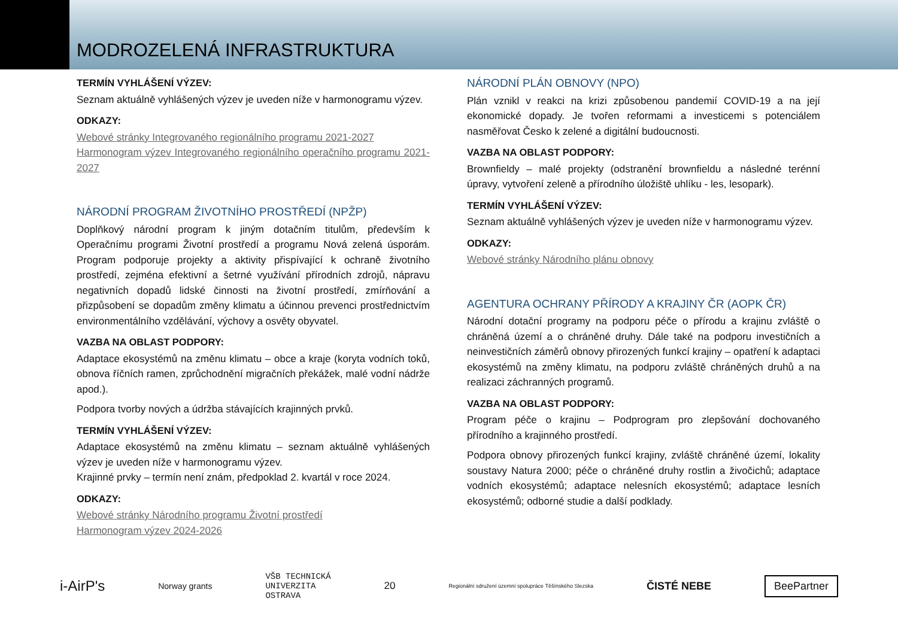MODROZELENÁ INFRASTRUKTURA
TERMÍN VYHLÁŠENÍ VÝZEV:
Seznam aktuálně vyhlášených výzev je uveden níže v harmonogramu výzev.
ODKAZY:
Webové stránky Integrovaného regionálního programu 2021-2027
Harmonogram výzev Integrovaného regionálního operačního programu 2021-2027
NÁRODNÍ PROGRAM ŽIVOTNÍHO PROSTŘEDÍ (NPŽP)
Doplňkový národní program k jiným dotačním titulům, především k Operačnímu programi Životní prostředí a programu Nová zelená úsporám. Program podporuje projekty a aktivity přispívající k ochraně životního prostředí, zejména efektivní a šetrné využívání přírodních zdrojů, nápravu negativních dopadů lidské činnosti na životní prostředí, zmírňování a přizpůsobení se dopadům změny klimatu a účinnou prevenci prostřednictvím environmentálního vzdělávání, výchovy a osvěty obyvatel.
VAZBA NA OBLAST PODPORY:
Adaptace ekosystémů na změnu klimatu – obce a kraje (koryta vodních toků, obnova říčních ramen, zprůchodnění migračních překážek, malé vodní nádrže apod.).
Podpora tvorby nových a údržba stávajících krajinných prvků.
TERMÍN VYHLÁŠENÍ VÝZEV:
Adaptace ekosystémů na změnu klimatu – seznam aktuálně vyhlášených výzev je uveden níže v harmonogramu výzev.
Krajinné prvky – termín není znám, předpoklad 2. kvartál v roce 2024.
ODKAZY:
Webové stránky Národního programu Životní prostředí
Harmonogram výzev 2024-2026
NÁRODNÍ PLÁN OBNOVY (NPO)
Plán vznikl v reakci na krizi způsobenou pandemií COVID-19 a na její ekonomické dopady. Je tvořen reformami a investicemi s potenciálem nasměřovat Česko k zelené a digitální budoucnosti.
VAZBA NA OBLAST PODPORY:
Brownfieldy – malé projekty (odstranění brownfieldu a následné terénní úpravy, vytvoření zeleně a přírodního úložiště uhlíku - les, lesopark).
TERMÍN VYHLÁŠENÍ VÝZEV:
Seznam aktuálně vyhlášených výzev je uveden níže v harmonogramu výzev.
ODKAZY:
Webové stránky Národního plánu obnovy
AGENTURA OCHRANY PŘÍRODY A KRAJINY ČR (AOPK ČR)
Národní dotační programy na podporu péče o přírodu a krajinu zvláště o chráněná území a o chráněné druhy. Dále také na podporu investičních a neinvestičních záměrů obnovy přirozených funkcí krajiny – opatření k adaptaci ekosystémů na změny klimatu, na podporu zvláště chráněných druhů a na realizaci záchranných programů.
VAZBA NA OBLAST PODPORY:
Program péče o krajinu – Podprogram pro zlepšování dochovaného přírodního a krajinného prostředí.
Podpora obnovy přirozených funkcí krajiny, zvláště chráněné území, lokality soustavy Natura 2000; péče o chráněné druhy rostlin a živočichů; adaptace vodních ekosystémů; adaptace nelesních ekosystémů; adaptace lesních ekosystémů; odborné studie a další podklady.
i-AirP's Norway grants VŠB TECHNICKÁ
UNIVERZITA
OSTRAVA 20 Regionální sdružení územní spolupráce Těšínského Slezska ČISTÉ NEBE BeePartner